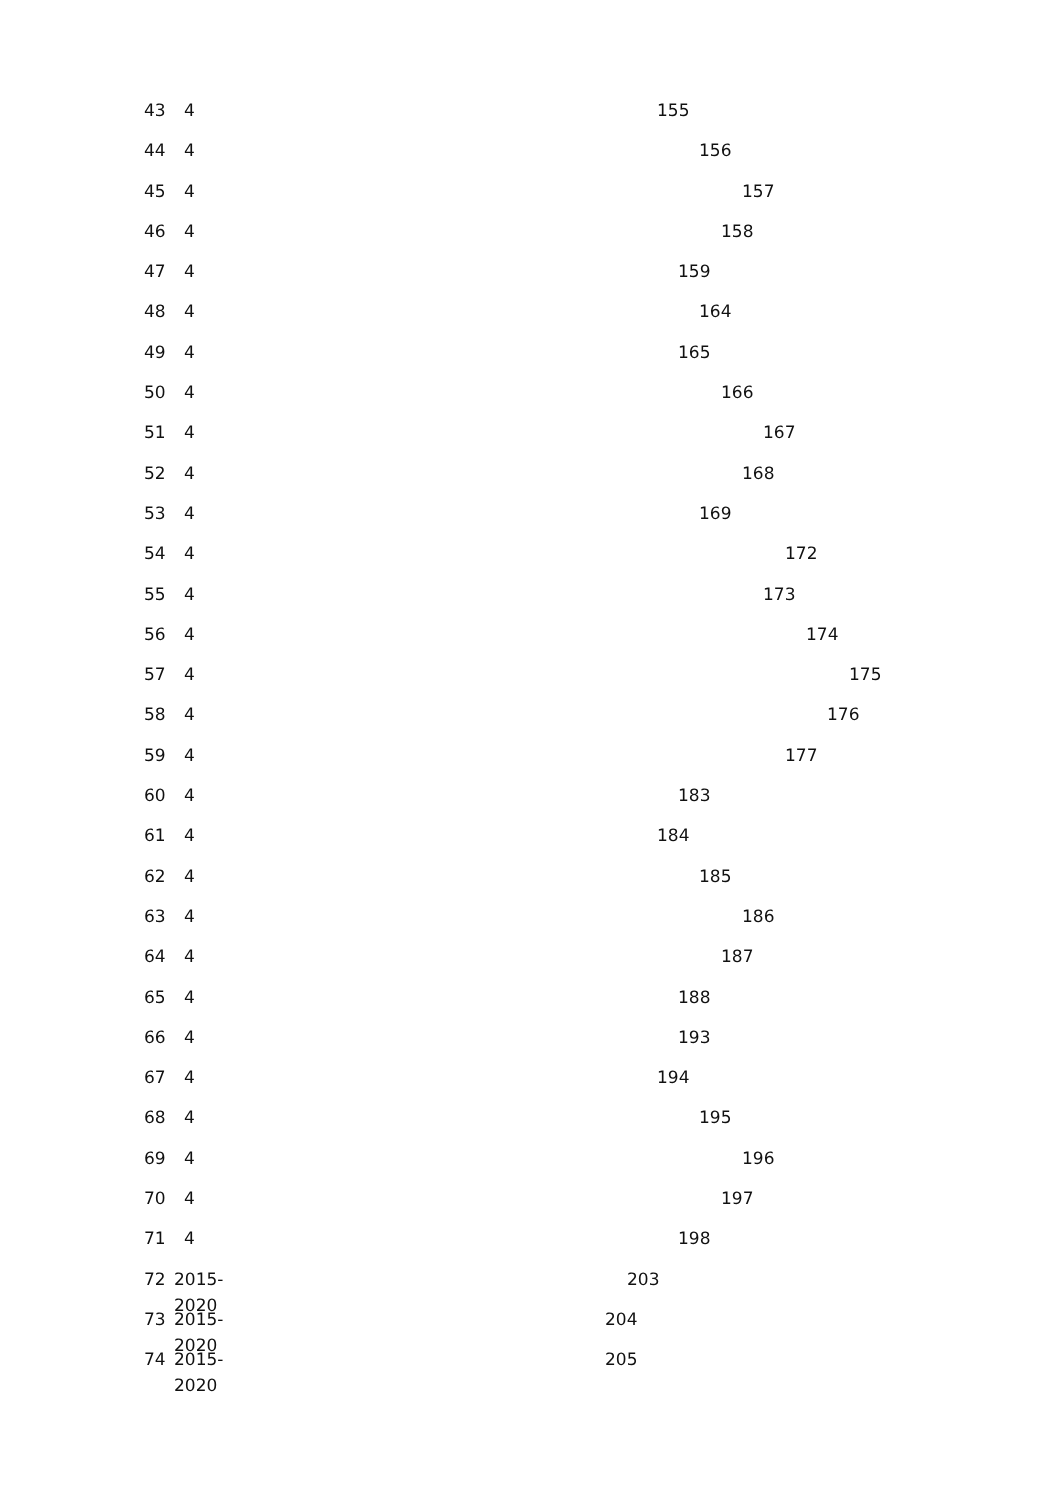43 4 155
44 4 156
45 4 157
46 4 158
47 4 159
48 4 164
49 4 165
50 4 166
51 4 167
52 4 168
53 4 169
54 4 172
55 4 173
56 4 174
57 4 175
58 4 176
59 4 177
60 4 183
61 4 184
62 4 185
63 4 186
64 4 187
65 4 188
66 4 193
67 4 194
68 4 195
69 4 196
70 4 197
71 4 198
72 2015-2020 203
73 2015-2020 204
74 2015-2020 205